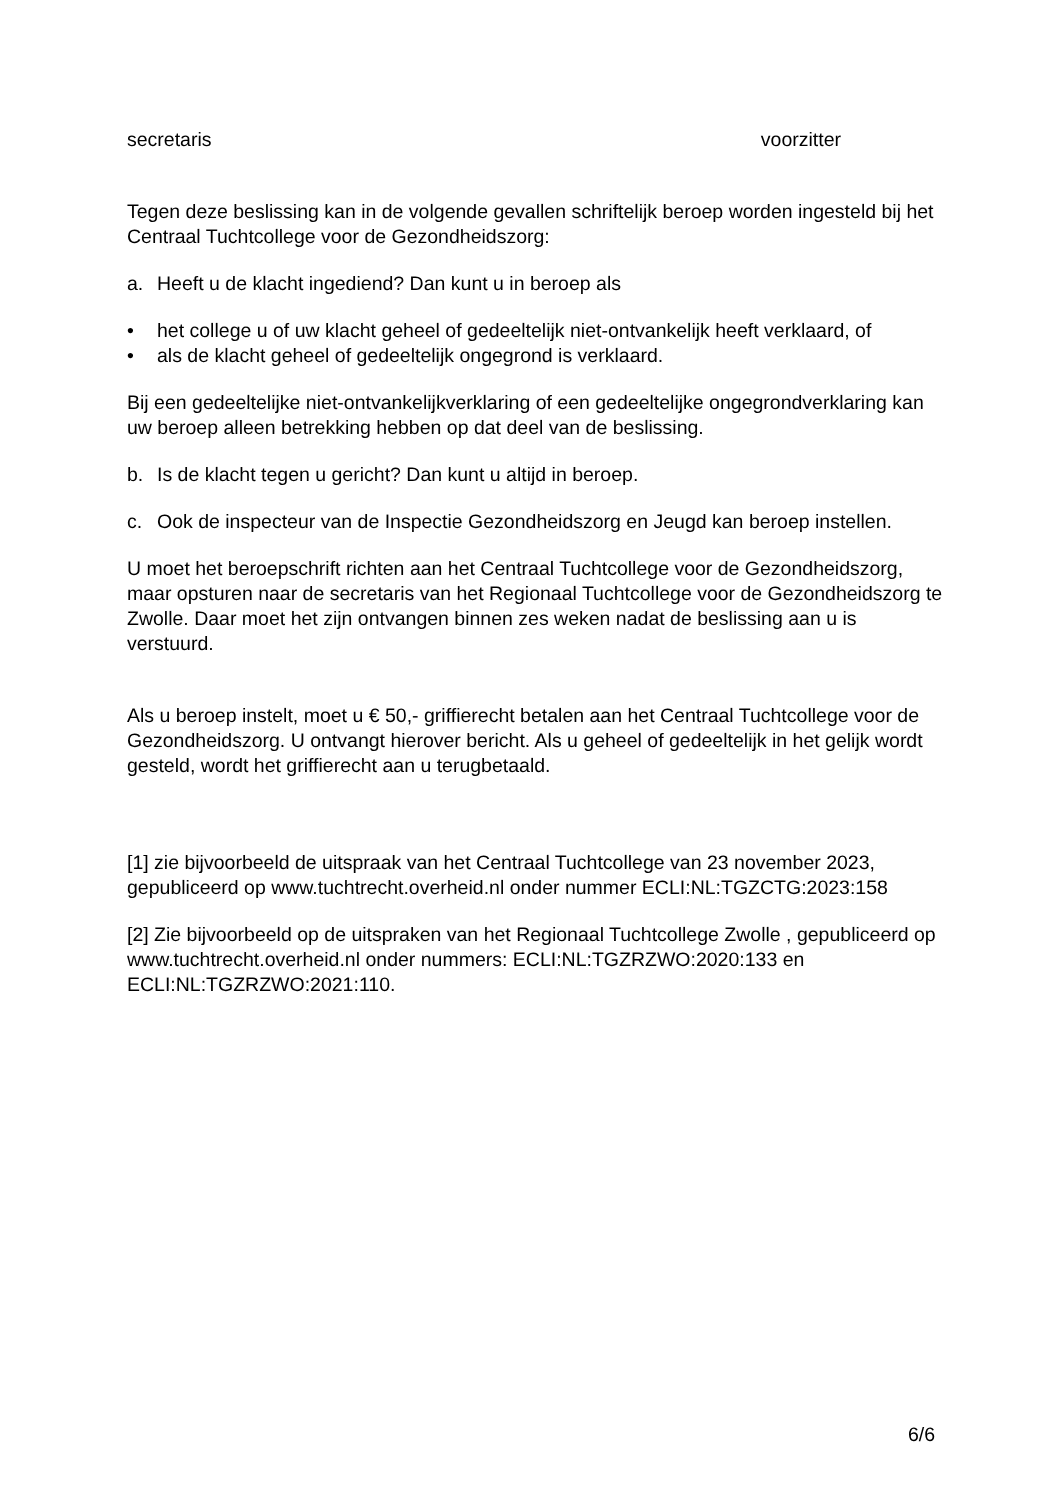secretaris voorzitter
Tegen deze beslissing kan in de volgende gevallen schriftelijk beroep worden ingesteld bij het Centraal Tuchtcollege voor de Gezondheidszorg:
a. Heeft u de klacht ingediend? Dan kunt u in beroep als
• het college u of uw klacht geheel of gedeeltelijk niet-ontvankelijk heeft verklaard, of
• als de klacht geheel of gedeeltelijk ongegrond is verklaard.
Bij een gedeeltelijke niet-ontvankelijkverklaring of een gedeeltelijke ongegrondverklaring kan uw beroep alleen betrekking hebben op dat deel van de beslissing.
b. Is de klacht tegen u gericht? Dan kunt u altijd in beroep.
c. Ook de inspecteur van de Inspectie Gezondheidszorg en Jeugd kan beroep instellen.
U moet het beroepschrift richten aan het Centraal Tuchtcollege voor de Gezondheidszorg, maar opsturen naar de secretaris van het Regionaal Tuchtcollege voor de Gezondheidszorg te Zwolle. Daar moet het zijn ontvangen binnen zes weken nadat de beslissing aan u is verstuurd.
Als u beroep instelt, moet u € 50,- griffierecht betalen aan het Centraal Tuchtcollege voor de Gezondheidszorg. U ontvangt hierover bericht. Als u geheel of gedeeltelijk in het gelijk wordt gesteld, wordt het griffierecht aan u terugbetaald.
[1] zie bijvoorbeeld de uitspraak van het Centraal Tuchtcollege van 23 november 2023, gepubliceerd op www.tuchtrecht.overheid.nl onder nummer ECLI:NL:TGZCTG:2023:158
[2] Zie bijvoorbeeld op de uitspraken van het Regionaal Tuchtcollege Zwolle , gepubliceerd op www.tuchtrecht.overheid.nl onder nummers: ECLI:NL:TGZRZWO:2020:133 en ECLI:NL:TGZRZWO:2021:110.
6/6